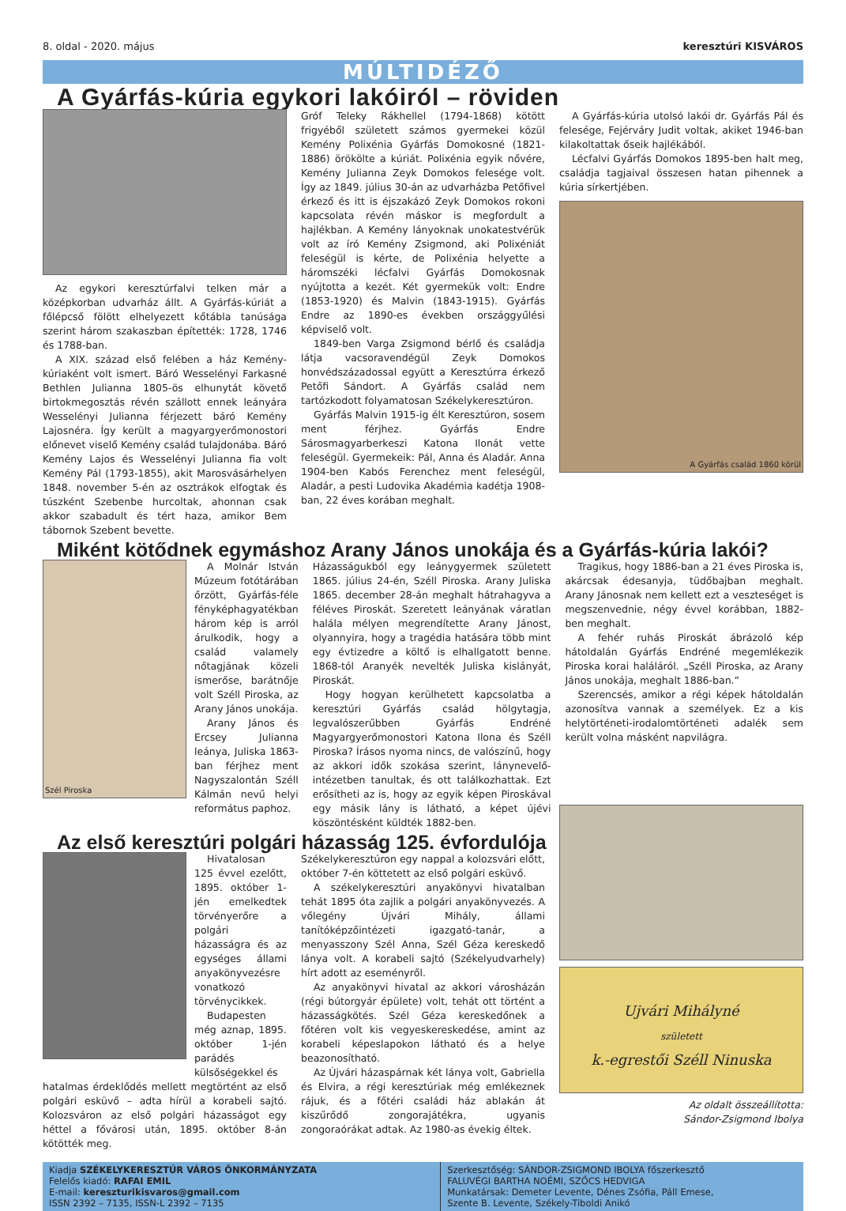8. oldal - 2020. május keresztúri KISVÁROS
MÚLTIDÉZŐ
A Gyárfás-kúria egykori lakóiról – röviden
Az egykori keresztúrfalvi telken már a középkorban udvarház állt. A Gyárfás-kúriát a főlépcső fölött elhelyezett kőtábla tanúsága szerint három szakaszban építették: 1728, 1746 és 1788-ban.
A XIX. század első felében a ház Kemény-kúriaként volt ismert. Báró Wesselényi Farkasné Bethlen Julianna 1805-ös elhunytát követő birtokmegosztás révén szállott ennek leányára Wesselényi Julianna férjezett báró Kemény Lajosnéra. Így került a magyargyerőmonostori előnevet viselő Kemény család tulajdonába. Báró Kemény Lajos és Wesselényi Julianna fia volt Kemény Pál (1793-1855), akit Marosvásárhelyen 1848. november 5-én az osztrákok elfogtak és túszként Szebenbe hurcoltak, ahonnan csak akkor szabadult és tért haza, amikor Bem tábornok Szebent bevette.
Gróf Teleky Rákhellel (1794-1868) kötött frigyéből született számos gyermekei közül Kemény Polixénia Gyárfás Domokosné (1821-1886) örökölte a kúriát. Polixénia egyik nővére, Kemény Julianna Zeyk Domokos felesége volt. Így az 1849. július 30-án az udvarházba Petőfivel érkező és itt is éjszakázó Zeyk Domokos rokoni kapcsolata révén máskor is megfordult a hajlékban. A Kemény lányoknak unokatestvérük volt az író Kemény Zsigmond, aki Polixéniát feleségül is kérte, de Polixénia helyette a háromszéki lécfalvi Gyárfás Domokosnak nyújtotta a kezét. Két gyermekük volt: Endre (1853-1920) és Malvin (1843-1915). Gyárfás Endre az 1890-es években országgyűlési képviselő volt.
1849-ben Varga Zsigmond bérlő és családja látja vacsoravendégül Zeyk Domokos honvédszázadossal együtt a Keresztúrra érkező Petőfi Sándort. A Gyárfás család nem tartózkodott folyamatosan Székelykeresztúron.
Gyárfás Malvin 1915-ig élt Keresztúron, sosem ment férjhez. Gyárfás Endre Sárosmagyarberkeszi Katona Ilonát vette feleségül. Gyermekeik: Pál, Anna és Aladár. Anna 1904-ben Kabós Ferenchez ment feleségül, Aladár, a pesti Ludovika Akadémia kadétja 1908-ban, 22 éves korában meghalt.
A Gyárfás-kúria utolsó lakói dr. Gyárfás Pál és felesége, Fejérváry Judit voltak, akiket 1946-ban kilakoltattak őseik hajlékából.
Lécfalvi Gyárfás Domokos 1895-ben halt meg, családja tagjaival összesen hatan pihennek a kúria sírkertjében.
A Gyárfás család 1860 körül
Miként kötődnek egymáshoz Arany János unokája és a Gyárfás-kúria lakói?
Szél Piroska
A Molnár István Múzeum fotótárában őrzött, Gyárfás-féle fényképhagyatékban három kép is arról árulkodik, hogy a család valamely nőtagjának közeli ismerőse, barátnője volt Széll Piroska, az Arany János unokája.
Arany János és Ercsey Julianna leánya, Juliska 1863-ban férjhez ment Nagyszalontán Széll Kálmán nevű helyi református paphoz.
Házasságukból egy leánygyermek született 1865. július 24-én, Széll Piroska. Arany Juliska 1865. december 28-án meghalt hátrahagyva a féléves Piroskát. Szeretett leányának váratlan halála mélyen megrendítette Arany Jánost, olyannyira, hogy a tragédia hatására több mint egy évtizedre a költő is elhallgatott benne. 1868-tól Aranyék nevelték Juliska kislányát, Piroskát.
Hogy hogyan kerülhetett kapcsolatba a keresztúri Gyárfás család hölgytagja, legvalószerűbben Gyárfás Endréné Magyargyerőmonostori Katona Ilona és Széll Piroska? Írásos nyoma nincs, de valószínű, hogy az akkori idők szokása szerint, lánynevelő-intézetben tanultak, és ott találkozhattak. Ezt erősítheti az is, hogy az egyik képen Piroskával egy másik lány is látható, a képet újévi köszöntésként küldték 1882-ben.
Tragikus, hogy 1886-ban a 21 éves Piroska is, akárcsak édesanyja, tüdőbajban meghalt. Arany Jánosnak nem kellett ezt a veszteséget is megszenvednie, négy évvel korábban, 1882-ben meghalt.
A fehér ruhás Piroskát ábrázoló kép hátoldalán Gyárfás Endréné megemlékezik Piroska korai haláláról. „Széll Piroska, az Arany János unokája, meghalt 1886-ban.”
Szerencsés, amikor a régi képek hátoldalán azonosítva vannak a személyek. Ez a kis helytörténeti-irodalomtörténeti adalék sem került volna másként napvilágra.
Az első keresztúri polgári házasság 125. évfordulója
Hivatalosan 125 évvel ezelőtt, 1895. október 1-jén emelkedtek törvényerőre a polgári házasságra és az egységes állami anyakönyvezésre vonatkozó törvénycikkek.
Budapesten még aznap, 1895. október 1-jén parádés külsőségekkel és
hatalmas érdeklődés mellett megtörtént az első polgári esküvő – adta hírül a korabeli sajtó. Kolozsváron az első polgári házasságot egy héttel a fővárosi után, 1895. október 8-án kötötték meg.
Székelykeresztúron egy nappal a kolozsvári előtt, október 7-én köttetett az első polgári esküvő.
A székelykeresztúri anyakönyvi hivatalban tehát 1895 óta zajlik a polgári anyakönyvezés. A vőlegény Újvári Mihály, állami tanítóképzőintézeti igazgató-tanár, a menyasszony Szél Anna, Szél Géza kereskedő lánya volt. A korabeli sajtó (Székelyudvarhely) hírt adott az eseményről.
Az anyakönyvi hivatal az akkori városházán (régi bútorgyár épülete) volt, tehát ott történt a házasságkötés. Szél Géza kereskedőnek a főtéren volt kis vegyeskereskedése, amint az korabeli képeslapokon látható és a helye beazonosítható.
Az Újvári házaspárnak két lánya volt, Gabriella és Elvira, a régi keresztúriak még emlékeznek rájuk, és a főtéri családi ház ablakán át kiszűrődő zongorajátékra, ugyanis zongoraórákat adtak. Az 1980-as évekig éltek.
Ujvári Mihályné
született
k.-egrestői Széll Ninuska
Az oldalt összeállította:
Sándor-Zsigmond Ibolya
Kiadja SZÉKELYKERESZTÚR VÁROS ÖNKORMÁNYZATA
Felelős kiadó: RAFAI EMIL
E-mail: kereszturikisvaros@gmail.com
ISSN 2392 – 7135, ISSN-L 2392 – 7135
Szerkesztőség: SÁNDOR-ZSIGMOND IBOLYA főszerkesztő
FALUVÉGI BARTHA NOÉMI, SZŐCS HEDVIGA
Munkatársak: Demeter Levente, Dénes Zsófia, Páll Emese,
Szente B. Levente, Székely-Tiboldi Anikó